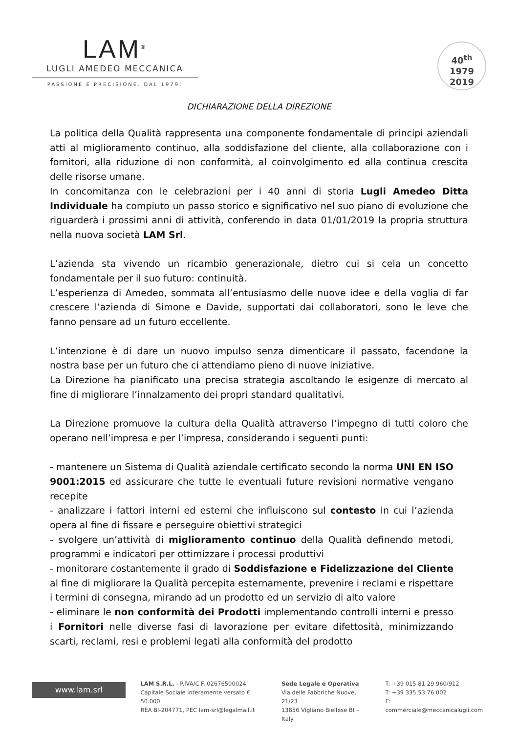LAM<sup>®</sup>
LUGLI AMEDEO MECCANICA
PASSIONE E PRECISIONE. DAL 1979.
40<sup>th</sup>
1979
2019
DICHIARAZIONE DELLA DIREZIONE
La politica della Qualità rappresenta una componente fondamentale di principi aziendali atti al miglioramento continuo, alla soddisfazione del cliente, alla collaborazione con i fornitori, alla riduzione di non conformità, al coinvolgimento ed alla continua crescita delle risorse umane.
In concomitanza con le celebrazioni per i 40 anni di storia Lugli Amedeo Ditta Individuale ha compiuto un passo storico e significativo nel suo piano di evoluzione che riguarderà i prossimi anni di attività, conferendo in data 01/01/2019 la propria struttura nella nuova società LAM Srl.
L’azienda sta vivendo un ricambio generazionale, dietro cui si cela un concetto fondamentale per il suo futuro: continuità.
L’esperienza di Amedeo, sommata all’entusiasmo delle nuove idee e della voglia di far crescere l’azienda di Simone e Davide, supportati dai collaboratori, sono le leve che fanno pensare ad un futuro eccellente.
L’intenzione è di dare un nuovo impulso senza dimenticare il passato, facendone la nostra base per un futuro che ci attendiamo pieno di nuove iniziative.
La Direzione ha pianificato una precisa strategia ascoltando le esigenze di mercato al fine di migliorare l’innalzamento dei propri standard qualitativi.
La Direzione promuove la cultura della Qualità attraverso l’impegno di tutti coloro che operano nell’impresa e per l’impresa, considerando i seguenti punti:
- mantenere un Sistema di Qualità aziendale certificato secondo la norma UNI EN ISO 9001:2015 ed assicurare che tutte le eventuali future revisioni normative vengano recepite
- analizzare i fattori interni ed esterni che influiscono sul contesto in cui l’azienda opera al fine di fissare e perseguire obiettivi strategici
- svolgere un’attività di miglioramento continuo della Qualità definendo metodi, programmi e indicatori per ottimizzare i processi produttivi
- monitorare costantemente il grado di Soddisfazione e Fidelizzazione del Cliente al fine di migliorare la Qualità percepita esternamente, prevenire i reclami e rispettare i termini di consegna, mirando ad un prodotto ed un servizio di alto valore
- eliminare le non conformità dei Prodotti implementando controlli interni e presso i Fornitori nelle diverse fasi di lavorazione per evitare difettosità, minimizzando scarti, reclami, resi e problemi legati alla conformità del prodotto
www.lam.srl
LAM S.R.L. - P.IVA/C.F. 02676500024
Capitale Sociale interamente versato € 50.000
REA BI-204771, PEC lam-srl@legalmail.it
Sede Legale e Operativa
Via delle Fabbriche Nuove, 21/23
13856 Vigliano Biellese BI – Italy
T: +39 015 81 29 960/912
T: +39 335 53 76 002
E: commerciale@meccanicalugli.com